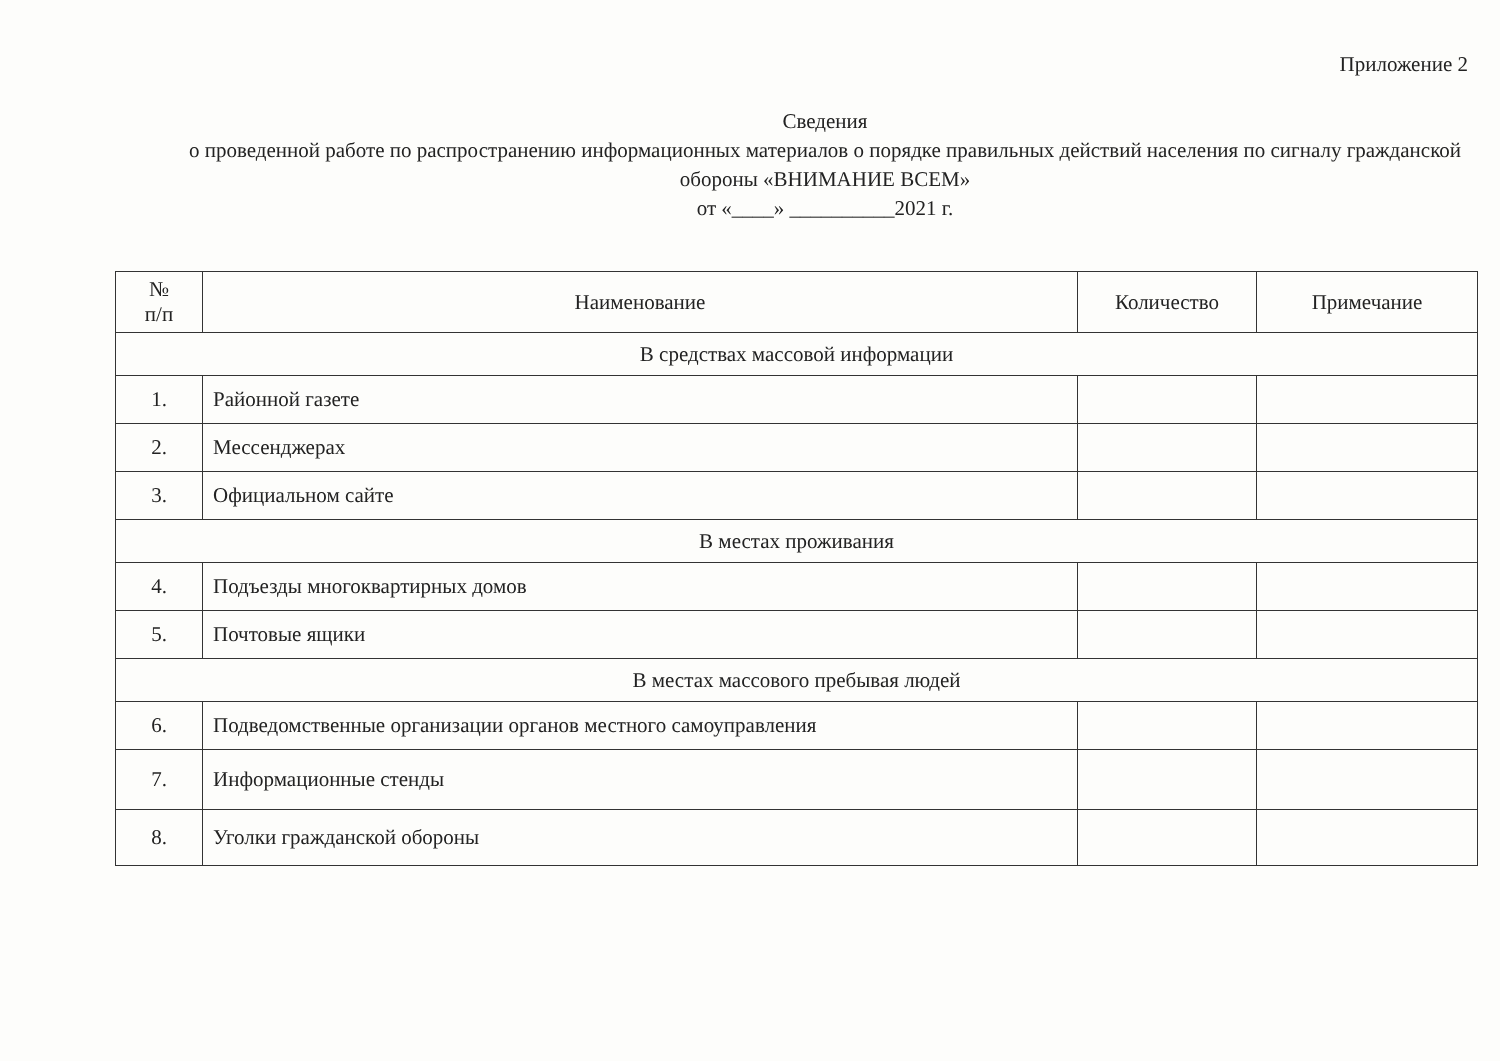Приложение 2
Сведения
о проведенной работе по распространению информационных материалов о порядке правильных действий населения по сигналу гражданской обороны «ВНИМАНИЕ ВСЕМ»
от «____» __________2021 г.
| № п/п | Наименование | Количество | Примечание |
| --- | --- | --- | --- |
| В средствах массовой информации | | | |
| 1. | Районной газете | | |
| 2. | Мессенджерах | | |
| 3. | Официальном сайте | | |
| В местах проживания | | | |
| 4. | Подъезды многоквартирных домов | | |
| 5. | Почтовые ящики | | |
| В местах массового пребывая людей | | | |
| 6. | Подведомственные организации органов местного самоуправления | | |
| 7. | Информационные стенды | | |
| 8. | Уголки гражданской обороны | | |